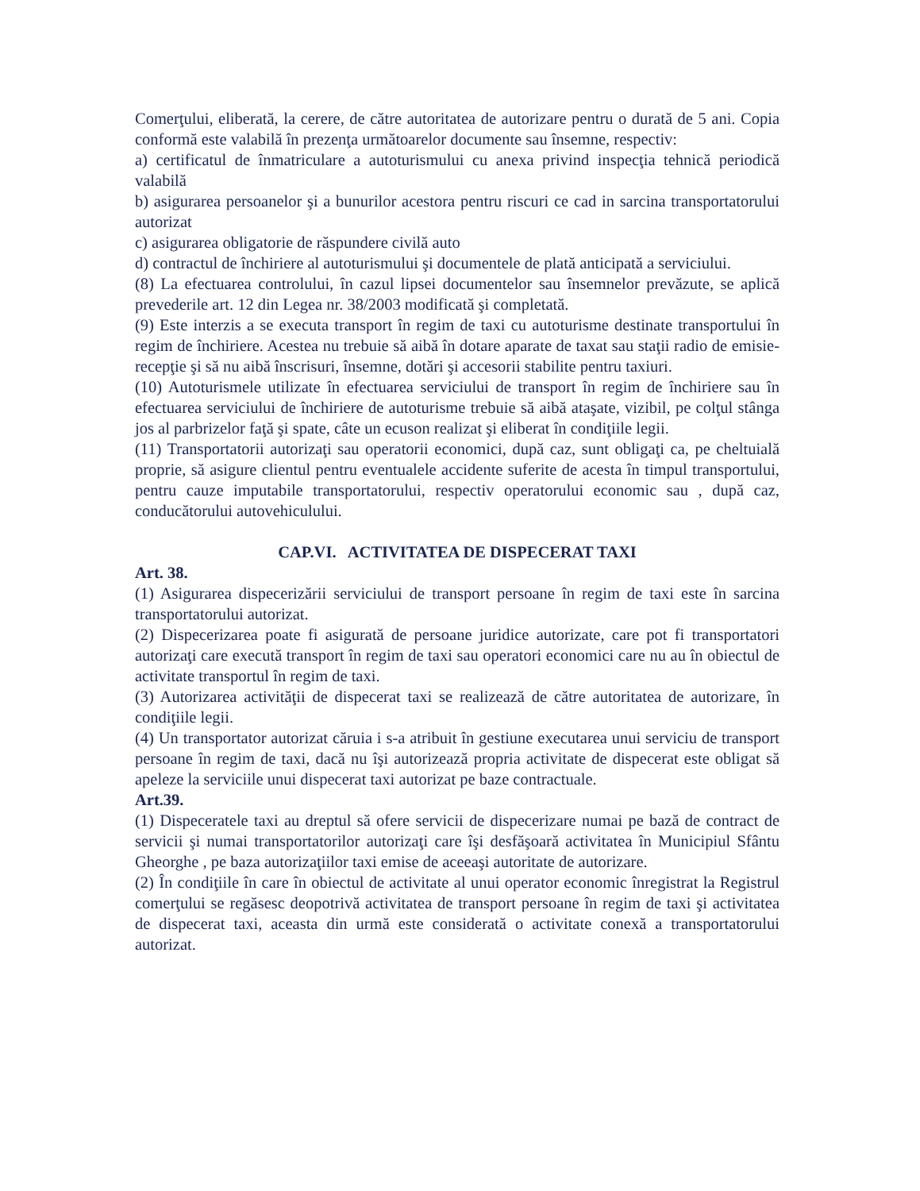Comerţului, eliberată, la cerere, de către autoritatea de autorizare pentru o durată de 5 ani. Copia conformă este valabilă în prezenţa următoarelor documente sau însemne, respectiv:
a) certificatul de înmatriculare a autoturismului cu anexa privind inspecţia tehnică periodică valabilă
b) asigurarea persoanelor şi a bunurilor acestora pentru riscuri ce cad in sarcina transportatorului autorizat
c) asigurarea obligatorie de răspundere civilă auto
d) contractul de închiriere al autoturismului şi documentele de plată anticipată a serviciului.
(8) La efectuarea controlului, în cazul lipsei documentelor sau însemnelor prevăzute, se aplică prevederile art. 12 din Legea nr. 38/2003 modificată şi completată.
(9) Este interzis a se executa transport în regim de taxi cu autoturisme destinate transportului în regim de închiriere. Acestea nu trebuie să aibă în dotare aparate de taxat sau staţii radio de emisie-recepţie şi să nu aibă înscrisuri, însemne, dotări şi accesorii stabilite pentru taxiuri.
(10) Autoturismele utilizate în efectuarea serviciului de transport în regim de închiriere sau în efectuarea serviciului de închiriere de autoturisme trebuie să aibă ataşate, vizibil, pe colţul stânga jos al parbrizelor faţă şi spate, câte un ecuson realizat şi eliberat în condiţiile legii.
(11) Transportatorii autorizaţi sau operatorii economici, după caz, sunt obligaţi ca, pe cheltuială proprie, să asigure clientul pentru eventualele accidente suferite de acesta în timpul transportului, pentru cauze imputabile transportatorului, respectiv operatorului economic sau , după caz, conducătorului autovehiculului.
CAP.VI. ACTIVITATEA DE DISPECERAT TAXI
Art. 38.
(1) Asigurarea dispecerizării serviciului de transport persoane în regim de taxi este în sarcina transportatorului autorizat.
(2) Dispecerizarea poate fi asigurată de persoane juridice autorizate, care pot fi transportatori autorizaţi care execută transport în regim de taxi sau operatori economici care nu au în obiectul de activitate transportul în regim de taxi.
(3) Autorizarea activităţii de dispecerat taxi se realizează de către autoritatea de autorizare, în condiţiile legii.
(4) Un transportator autorizat căruia i s-a atribuit în gestiune executarea unui serviciu de transport persoane în regim de taxi, dacă nu îşi autorizează propria activitate de dispecerat este obligat să apeleze la serviciile unui dispecerat taxi autorizat pe baze contractuale.
Art.39.
(1) Dispeceratele taxi au dreptul să ofere servicii de dispecerizare numai pe bază de contract de servicii şi numai transportatorilor autorizaţi care îşi desfăşoară activitatea în Municipiul Sfântu Gheorghe , pe baza autorizaţiilor taxi emise de aceeaşi autoritate de autorizare.
(2) În condiţiile în care în obiectul de activitate al unui operator economic înregistrat la Registrul comerţului se regăsesc deopotrivă activitatea de transport persoane în regim de taxi şi activitatea de dispecerat taxi, aceasta din urmă este considerată o activitate conexă a transportatorului autorizat.